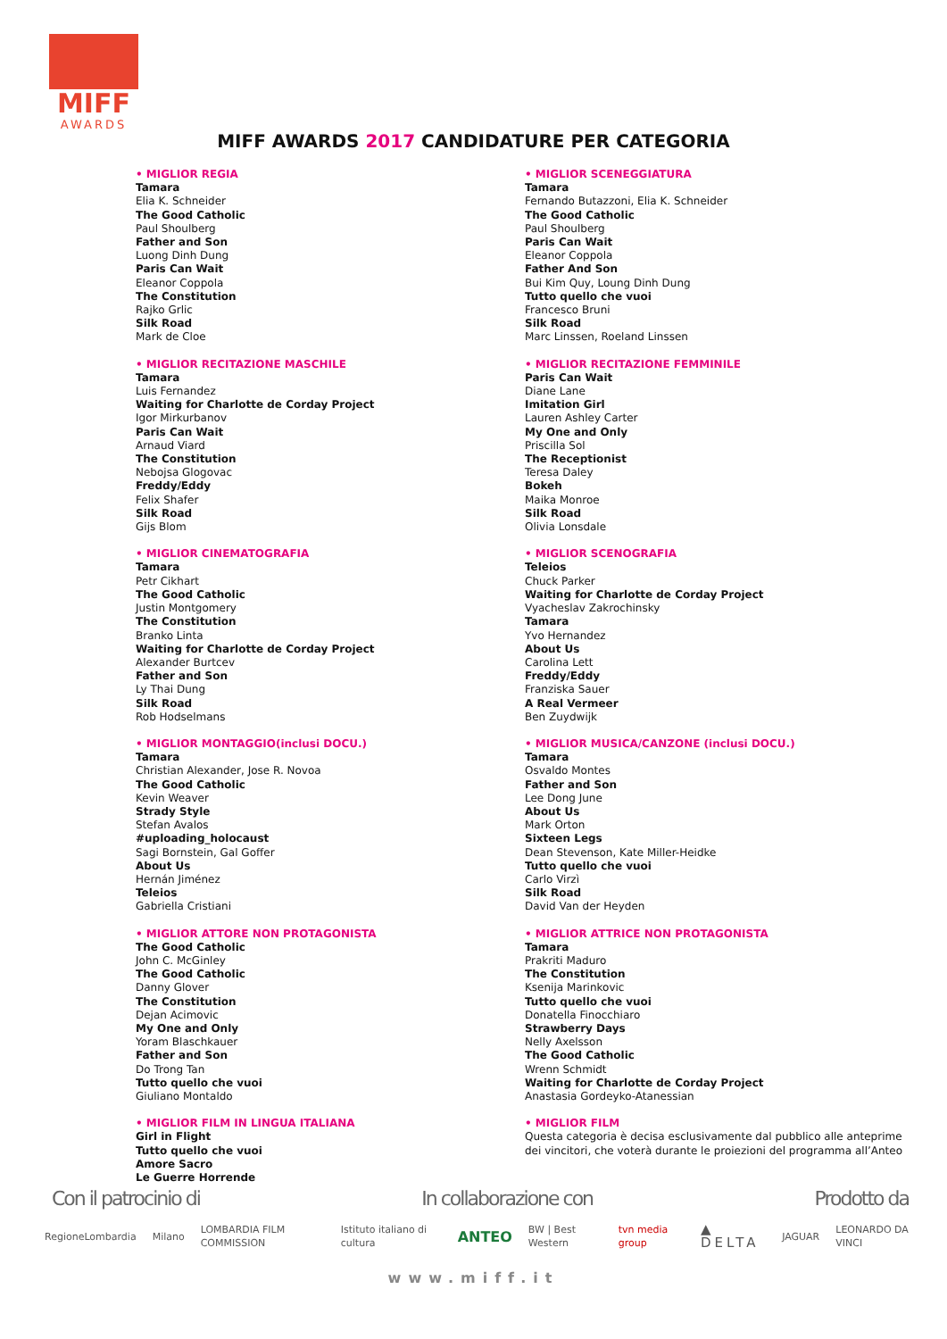MIFF
AWARDS
MIFF AWARDS 2017 CANDIDATURE PER CATEGORIA
• MIGLIOR REGIA
Tamara
Elia K. Schneider
The Good Catholic
Paul Shoulberg
Father and Son
Luong Dinh Dung
Paris Can Wait
Eleanor Coppola
The Constitution
Rajko Grlic
Silk Road
Mark de Cloe
• MIGLIOR RECITAZIONE MASCHILE
Tamara
Luis Fernandez
Waiting for Charlotte de Corday Project
Igor Mirkurbanov
Paris Can Wait
Arnaud Viard
The Constitution
Nebojsa Glogovac
Freddy/Eddy
Felix Shafer
Silk Road
Gijs Blom
• MIGLIOR CINEMATOGRAFIA
Tamara
Petr Cikhart
The Good Catholic
Justin Montgomery
The Constitution
Branko Linta
Waiting for Charlotte de Corday Project
Alexander Burtcev
Father and Son
Ly Thai Dung
Silk Road
Rob Hodselmans
• MIGLIOR MONTAGGIO(inclusi DOCU.)
Tamara
Christian Alexander, Jose R. Novoa
The Good Catholic
Kevin Weaver
Strady Style
Stefan Avalos
#uploading_holocaust
Sagi Bornstein, Gal Goffer
About Us
Hernán Jiménez
Teleios
Gabriella Cristiani
• MIGLIOR ATTORE NON PROTAGONISTA
The Good Catholic
John C. McGinley
The Good Catholic
Danny Glover
The Constitution
Dejan Acimovic
My One and Only
Yoram Blaschkauer
Father and Son
Do Trong Tan
Tutto quello che vuoi
Giuliano Montaldo
• MIGLIOR FILM IN LINGUA ITALIANA
Girl in Flight
Tutto quello che vuoi
Amore Sacro
Le Guerre Horrende
• MIGLIOR SCENEGGIATURA
Tamara
Fernando Butazzoni, Elia K. Schneider
The Good Catholic
Paul Shoulberg
Paris Can Wait
Eleanor Coppola
Father And Son
Bui Kim Quy, Loung Dinh Dung
Tutto quello che vuoi
Francesco Bruni
Silk Road
Marc Linssen, Roeland Linssen
• MIGLIOR RECITAZIONE FEMMINILE
Paris Can Wait
Diane Lane
Imitation Girl
Lauren Ashley Carter
My One and Only
Priscilla Sol
The Receptionist
Teresa Daley
Bokeh
Maika Monroe
Silk Road
Olivia Lonsdale
• MIGLIOR SCENOGRAFIA
Teleios
Chuck Parker
Waiting for Charlotte de Corday Project
Vyacheslav Zakrochinsky
Tamara
Yvo Hernandez
About Us
Carolina Lett
Freddy/Eddy
Franziska Sauer
A Real Vermeer
Ben Zuydwijk
• MIGLIOR MUSICA/CANZONE (inclusi DOCU.)
Tamara
Osvaldo Montes
Father and Son
Lee Dong June
About Us
Mark Orton
Sixteen Legs
Dean Stevenson, Kate Miller-Heidke
Tutto quello che vuoi
Carlo Virzì
Silk Road
David Van der Heyden
• MIGLIOR ATTRICE NON PROTAGONISTA
Tamara
Prakriti Maduro
The Constitution
Ksenija Marinkovic
Tutto quello che vuoi
Donatella Finocchiaro
Strawberry Days
Nelly Axelsson
The Good Catholic
Wrenn Schmidt
Waiting for Charlotte de Corday Project
Anastasia Gordeyko-Atanessian
• MIGLIOR FILM
Questa categoria è decisa esclusivamente dal pubblico alle anteprime dei vincitori, che voterà durante le proiezioni del programma all’Anteo
Con il patrocinio di In collaborazione con Prodotto da
RegioneLombardia Milano LOMBARDIA FILM COMMISSION Istituto italiano di cultura ANTEO BW | Best Western tvn media group ▲ DELTA JAGUAR LEONARDO DA VINCI
www.miff.it